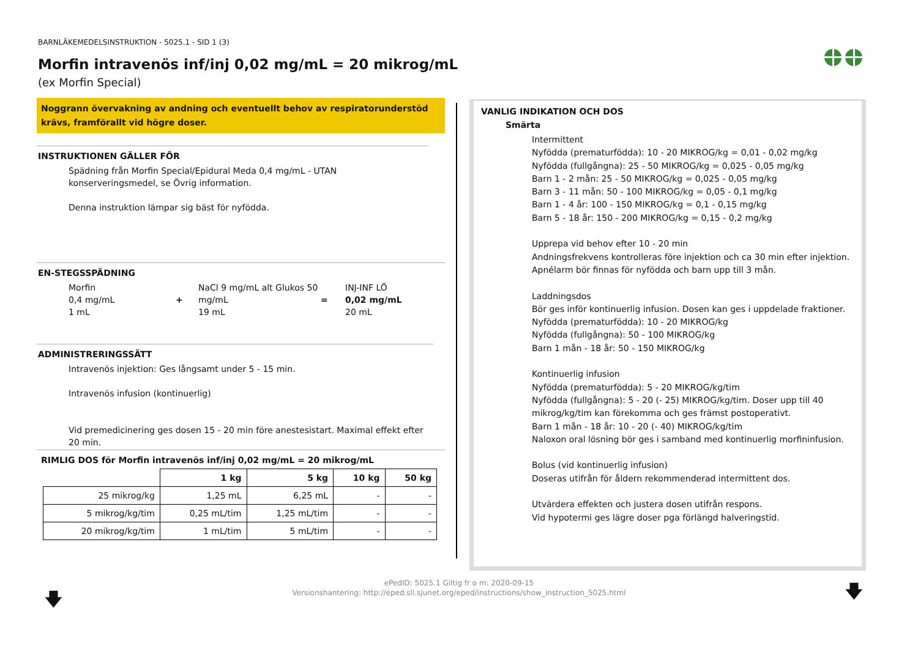BARNLÄKEMEDELSINSTRUKTION - 5025.1 - SID 1 (3)
Morfin intravenös inf/inj 0,02 mg/mL = 20 mikrog/mL
(ex Morfin Special)
Noggrann övervakning av andning och eventuellt behov av respiratorunderstöd krävs, framförallt vid högre doser.
INSTRUKTIONEN GÄLLER FÖR
Spädning från Morfin Special/Epidural Meda 0,4 mg/mL - UTAN konserveringsmedel, se Övrig information.
Denna instruktion lämpar sig bäst för nyfödda.
EN-STEGSSPÄDNING
Morfin
0,4 mg/mL
1 mL
+
NaCl 9 mg/mL alt Glukos 50 mg/mL
19 mL
=
INJ-INF LÖ
0,02 mg/mL
20 mL
ADMINISTRERINGSSÄTT
Intravenös injektion: Ges långsamt under 5 - 15 min.
Intravenös infusion (kontinuerlig)
Vid premedicinering ges dosen 15 - 20 min före anestesistart. Maximal effekt efter 20 min.
RIMLIG DOS för Morfin intravenös inf/inj 0,02 mg/mL = 20 mikrog/mL
| | 1 kg | 5 kg | 10 kg | 50 kg |
| --- | --- | --- | --- | --- |
| 25 mikrog/kg | 1,25 mL | 6,25 mL | - | - |
| 5 mikrog/kg/tim | 0,25 mL/tim | 1,25 mL/tim | - | - |
| 20 mikrog/kg/tim | 1 mL/tim | 5 mL/tim | - | - |
VANLIG INDIKATION OCH DOS
Smärta
Intermittent
Nyfödda (prematurfödda): 10 - 20 MIKROG/kg = 0,01 - 0,02 mg/kg
Nyfödda (fullgångna): 25 - 50 MIKROG/kg = 0,025 - 0,05 mg/kg
Barn 1 - 2 mån: 25 - 50 MIKROG/kg = 0,025 - 0,05 mg/kg
Barn 3 - 11 mån: 50 - 100 MIKROG/kg = 0,05 - 0,1 mg/kg
Barn 1 - 4 år: 100 - 150 MIKROG/kg = 0,1 - 0,15 mg/kg
Barn 5 - 18 år: 150 - 200 MIKROG/kg = 0,15 - 0,2 mg/kg
Upprepa vid behov efter 10 - 20 min
Andningsfrekvens kontrolleras före injektion och ca 30 min efter injektion.
Apnélarm bör finnas för nyfödda och barn upp till 3 mån.
Laddningsdos
Bör ges inför kontinuerlig infusion. Dosen kan ges i uppdelade fraktioner.
Nyfödda (prematurfödda): 10 - 20 MIKROG/kg
Nyfödda (fullgångna): 50 - 100 MIKROG/kg
Barn 1 mån - 18 år: 50 - 150 MIKROG/kg
Kontinuerlig infusion
Nyfödda (prematurfödda): 5 - 20 MIKROG/kg/tim
Nyfödda (fullgångna): 5 - 20 (- 25) MIKROG/kg/tim. Doser upp till 40 mikrog/kg/tim kan förekomma och ges främst postoperativt.
Barn 1 mån - 18 år: 10 - 20 (- 40) MIKROG/kg/tim
Naloxon oral lösning bör ges i samband med kontinuerlig morfininfusion.
Bolus (vid kontinuerlig infusion)
Doseras utifrån för åldern rekommenderad intermittent dos.
Utvärdera effekten och justera dosen utifrån respons.
Vid hypotermi ges lägre doser pga förlängd halveringstid.
ePedID: 5025.1 Giltig fr o m: 2020-09-15
Versionshantering: http://eped.sll.sjunet.org/eped/instructions/show_instruction_5025.html
🡇 🡇